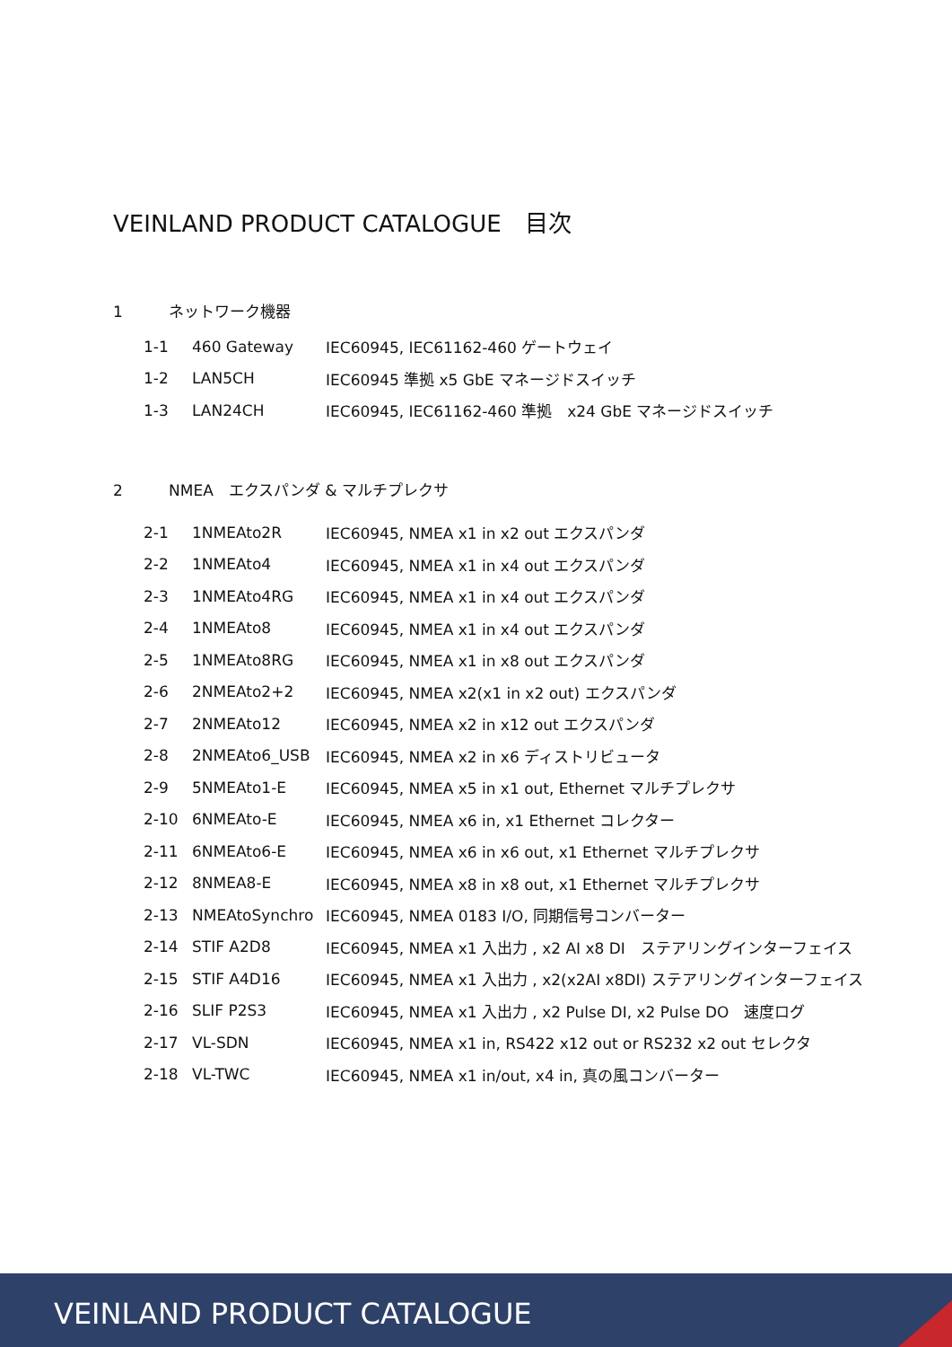VEINLAND PRODUCT CATALOGUE　目次
1 ネットワーク機器
| 1-1 | 460 Gateway | IEC60945, IEC61162-460 ゲートウェイ |
| 1-2 | LAN5CH | IEC60945 準拠 x5 GbE マネージドスイッチ |
| 1-3 | LAN24CH | IEC60945, IEC61162-460 準拠 x24 GbE マネージドスイッチ |
2 NMEA　エクスパンダ & マルチプレクサ
| 2-1 | 1NMEAto2R | IEC60945, NMEA x1 in x2 out エクスパンダ |
| 2-2 | 1NMEAto4 | IEC60945, NMEA x1 in x4 out エクスパンダ |
| 2-3 | 1NMEAto4RG | IEC60945, NMEA x1 in x4 out エクスパンダ |
| 2-4 | 1NMEAto8 | IEC60945, NMEA x1 in x4 out エクスパンダ |
| 2-5 | 1NMEAto8RG | IEC60945, NMEA x1 in x8 out エクスパンダ |
| 2-6 | 2NMEAto2+2 | IEC60945, NMEA x2(x1 in x2 out) エクスパンダ |
| 2-7 | 2NMEAto12 | IEC60945, NMEA x2 in x12 out エクスパンダ |
| 2-8 | 2NMEAto6_USB | IEC60945, NMEA x2 in x6 ディストリビュータ |
| 2-9 | 5NMEAto1-E | IEC60945, NMEA x5 in x1 out, Ethernet マルチプレクサ |
| 2-10 | 6NMEAto-E | IEC60945, NMEA x6 in, x1 Ethernet コレクター |
| 2-11 | 6NMEAto6-E | IEC60945, NMEA x6 in x6 out, x1 Ethernet マルチプレクサ |
| 2-12 | 8NMEA8-E | IEC60945, NMEA x8 in x8 out, x1 Ethernet マルチプレクサ |
| 2-13 | NMEAtoSynchro | IEC60945, NMEA 0183 I/O, 同期信号コンバーター |
| 2-14 | STIF A2D8 | IEC60945, NMEA x1 入出力 , x2 AI x8 DI ステアリングインターフェイス |
| 2-15 | STIF A4D16 | IEC60945, NMEA x1 入出力 , x2(x2AI x8DI) ステアリングインターフェイス |
| 2-16 | SLIF P2S3 | IEC60945, NMEA x1 入出力 , x2 Pulse DI, x2 Pulse DO 速度ログ |
| 2-17 | VL-SDN | IEC60945, NMEA x1 in, RS422 x12 out or RS232 x2 out セレクタ |
| 2-18 | VL-TWC | IEC60945, NMEA x1 in/out, x4 in, 真の風コンバーター |
VEINLAND PRODUCT CATALOGUE